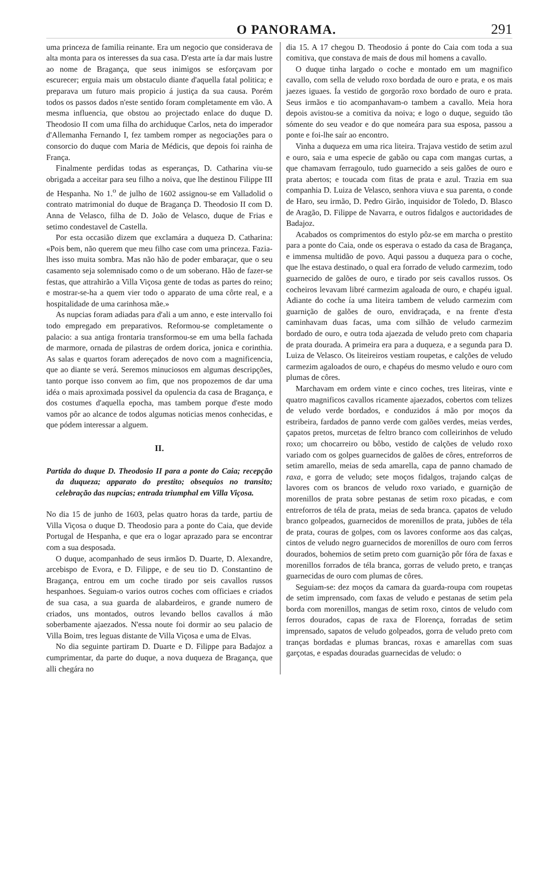O PANORAMA. 291
uma princeza de familia reinante. Era um negocio que considerava de alta monta para os interesses da sua casa. D'esta arte ía dar mais lustre ao nome de Bragança, que seus inimigos se esforçavam por escurecer; erguia mais um obstaculo diante d'aquella fatal politica; e preparava um futuro mais propicio á justiça da sua causa. Porém todos os passos dados n'este sentido foram completamente em vão. A mesma influencia, que obstou ao projectado enlace do duque D. Theodosio II com uma filha do archiduque Carlos, neta do imperador d'Allemanha Fernando I, fez tambem romper as negociações para o consorcio do duque com Maria de Médicis, que depois foi rainha de França.
Finalmente perdidas todas as esperanças, D. Catharina viu-se obrigada a acceitar para seu filho a noiva, que lhe destinou Filippe III de Hespanha. No 1.<sup>o</sup> de julho de 1602 assignou-se em Valladolid o contrato matrimonial do duque de Bragança D. Theodosio II com D. Anna de Velasco, filha de D. João de Velasco, duque de Frias e setimo condestavel de Castella.
Por esta occasião dizem que exclamára a duqueza D. Catharina: «Pois bem, não querem que meu filho case com uma princeza. Fazia-lhes isso muita sombra. Mas não hão de poder embaraçar, que o seu casamento seja solemnisado como o de um soberano. Hão de fazer-se festas, que attrahirão a Villa Viçosa gente de todas as partes do reino; e mostrar-se-ha a quem vier todo o apparato de uma côrte real, e a hospitalidade de uma carinhosa mãe.»
As nupcias foram adiadas para d'ali a um anno, e este intervallo foi todo empregado em preparativos. Reformou-se completamente o palacio: a sua antiga frontaria transformou-se em uma bella fachada de marmore, ornada de pilastras de ordem dorica, jonica e corinthia. As salas e quartos foram adereçados de novo com a magnificencia, que ao diante se verá. Seremos minuciosos em algumas descripções, tanto porque isso convem ao fim, que nos propozemos de dar uma idéa o mais aproximada possivel da opulencia da casa de Bragança, e dos costumes d'aquella epocha, mas tambem porque d'este modo vamos pôr ao alcance de todos algumas noticias menos conhecidas, e que pódem interessar a alguem.
II.
Partida do duque D. Theodosio II para a ponte do Caia; recepção da duqueza; apparato do prestito; obsequios no transito; celebração das nupcias; entrada triumphal em Villa Viçosa.
No dia 15 de junho de 1603, pelas quatro horas da tarde, partiu de Villa Viçosa o duque D. Theodosio para a ponte do Caia, que devide Portugal de Hespanha, e que era o logar aprazado para se encontrar com a sua desposada.
O duque, acompanhado de seus irmãos D. Duarte, D. Alexandre, arcebispo de Evora, e D. Filippe, e de seu tio D. Constantino de Bragança, entrou em um coche tirado por seis cavallos russos hespanhoes. Seguiam-o varios outros coches com officiaes e criados de sua casa, a sua guarda de alabardeiros, e grande numero de criados, uns montados, outros levando bellos cavallos á mão soberbamente ajaezados. N'essa noute foi dormir ao seu palacio de Villa Boim, tres leguas distante de Villa Viçosa e uma de Elvas.
No dia seguinte partiram D. Duarte e D. Filippe para Badajoz a cumprimentar, da parte do duque, a nova duqueza de Bragança, que alli chegára no
dia 15. A 17 chegou D. Theodosio á ponte do Caia com toda a sua comitiva, que constava de mais de dous mil homens a cavallo.
O duque tinha largado o coche e montado em um magnifico cavallo, com sella de veludo roxo bordada de ouro e prata, e os mais jaezes iguaes. Ía vestido de gorgorão roxo bordado de ouro e prata. Seus irmãos e tio acompanhavam-o tambem a cavallo. Meia hora depois avistou-se a comitiva da noiva; e logo o duque, seguido tão sómente do seu veador e do que nomeára para sua esposa, passou a ponte e foi-lhe saír ao encontro.
Vinha a duqueza em uma rica liteira. Trajava vestido de setim azul e ouro, saia e uma especie de gabão ou capa com mangas curtas, a que chamavam ferragoulo, tudo guarnecido a seis galões de ouro e prata abertos; e toucada com fitas de prata e azul. Trazia em sua companhia D. Luiza de Velasco, senhora viuva e sua parenta, o conde de Haro, seu irmão, D. Pedro Girão, inquisidor de Toledo, D. Blasco de Aragão, D. Filippe de Navarra, e outros fidalgos e auctoridades de Badajoz.
Acabados os comprimentos do estylo pôz-se em marcha o prestito para a ponte do Caia, onde os esperava o estado da casa de Bragança, e immensa multidão de povo. Aqui passou a duqueza para o coche, que lhe estava destinado, o qual era forrado de veludo carmezim, todo guarnecido de galões de ouro, e tirado por seis cavallos russos. Os cocheiros levavam libré carmezim agaloada de ouro, e chapéu igual. Adiante do coche ía uma liteira tambem de veludo carmezim com guarnição de galões de ouro, envidraçada, e na frente d'esta caminhavam duas facas, uma com silhão de veludo carmezim bordado de ouro, e outra toda ajaezada de veludo preto com chaparia de prata dourada. A primeira era para a duqueza, e a segunda para D. Luiza de Velasco. Os liteireiros vestiam roupetas, e calções de veludo carmezim agaloados de ouro, e chapéus do mesmo veludo e ouro com plumas de côres.
Marchavam em ordem vinte e cinco coches, tres liteiras, vinte e quatro magnificos cavallos ricamente ajaezados, cobertos com telizes de veludo verde bordados, e conduzidos á mão por moços da estribeira, fardados de panno verde com galões verdes, meias verdes, çapatos pretos, murcetas de feltro branco com colleirinhos de veludo roxo; um chocarreiro ou bôbo, vestido de calções de veludo roxo variado com os golpes guarnecidos de galões de côres, entreforros de setim amarello, meias de seda amarella, capa de panno chamado de raxa, e gorra de veludo; sete moços fidalgos, trajando calças de lavores com os brancos de veludo roxo variado, e guarnição de morenillos de prata sobre pestanas de setim roxo picadas, e com entreforros de téla de prata, meias de seda branca. çapatos de veludo branco golpeados, guarnecidos de morenillos de prata, jubões de téla de prata, couras de golpes, com os lavores conforme aos das calças, cintos de veludo negro guarnecidos de morenillos de ouro com ferros dourados, bohemios de setim preto com guarnição pôr fóra de faxas e morenillos forrados de téla branca, gorras de veludo preto, e tranças guarnecidas de ouro com plumas de côres.
Seguiam-se: dez moços da camara da guarda-roupa com roupetas de setim imprensado, com faxas de veludo e pestanas de setim pela borda com morenillos, mangas de setim roxo, cintos de veludo com ferros dourados, capas de raxa de Florença, forradas de setim imprensado, sapatos de veludo golpeados, gorra de veludo preto com tranças bordadas e plumas brancas, roxas e amarellas com suas garçotas, e espadas douradas guarnecidas de veludo: o